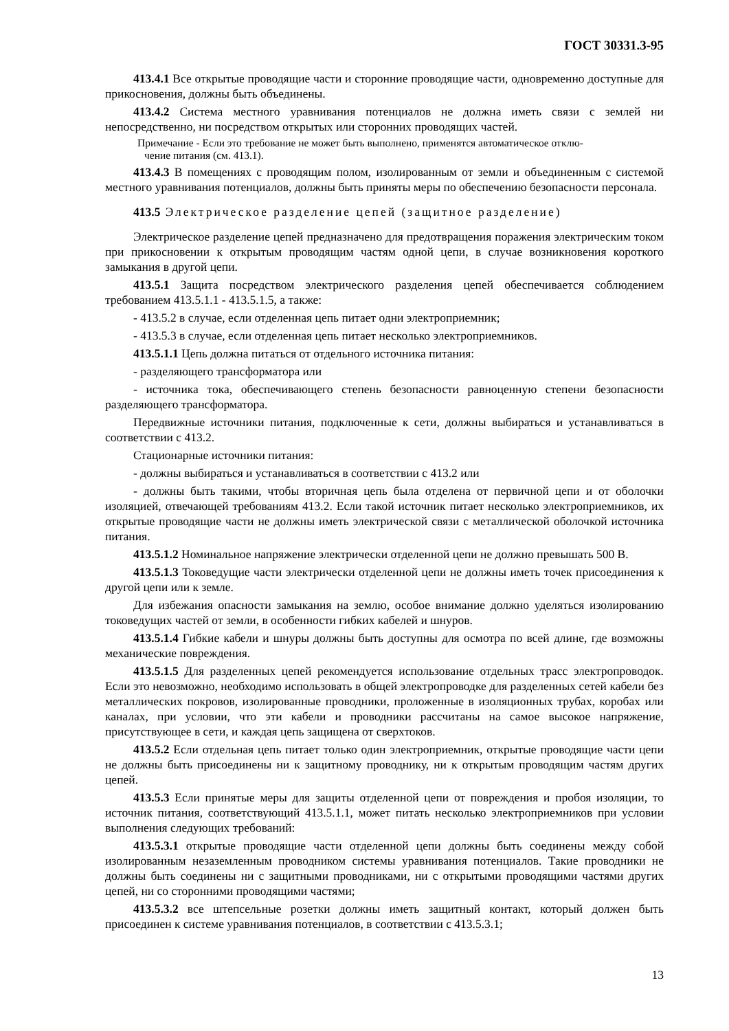ГОСТ 30331.3-95
413.4.1 Все открытые проводящие части и сторонние проводящие части, одновременно доступные для прикосновения, должны быть объединены.
413.4.2 Система местного уравнивания потенциалов не должна иметь связи с землей ни непосредственно, ни посредством открытых или сторонних проводящих частей.
Примечание - Если это требование не может быть выполнено, применятся автоматическое отклю-
чение питания (см. 413.1).
413.4.3 В помещениях с проводящим полом, изолированным от земли и объединенным с системой местного уравнивания потенциалов, должны быть приняты меры по обеспечению безопасности персонала.
413.5 Электрическое разделение цепей (защитное разделение)
Электрическое разделение цепей предназначено для предотвращения поражения электрическим током при прикосновении к открытым проводящим частям одной цепи, в случае возникновения короткого замыкания в другой цепи.
413.5.1 Защита посредством электрического разделения цепей обеспечивается соблюдением требованием 413.5.1.1 - 413.5.1.5, а также:
- 413.5.2 в случае, если отделенная цепь питает одни электроприемник;
- 413.5.3 в случае, если отделенная цепь питает несколько электроприемников.
413.5.1.1 Цепь должна питаться от отдельного источника питания:
- разделяющего трансформатора или
- источника тока, обеспечивающего степень безопасности равноценную степени безопасности разделяющего трансформатора.
Передвижные источники питания, подключенные к сети, должны выбираться и устанавливаться в соответствии с 413.2.
Стационарные источники питания:
- должны выбираться и устанавливаться в соответствии с 413.2 или
- должны быть такими, чтобы вторичная цепь была отделена от первичной цепи и от оболочки изоляцией, отвечающей требованиям 413.2. Если такой источник питает несколько электроприемников, их открытые проводящие части не должны иметь электрической связи с металлической оболочкой источника питания.
413.5.1.2 Номинальное напряжение электрически отделенной цепи не должно превышать 500 В.
413.5.1.3 Токоведущие части электрически отделенной цепи не должны иметь точек присоединения к другой цепи или к земле.
Для избежания опасности замыкания на землю, особое внимание должно уделяться изолированию токоведущих частей от земли, в особенности гибких кабелей и шнуров.
413.5.1.4 Гибкие кабели и шнуры должны быть доступны для осмотра по всей длине, где возможны механические повреждения.
413.5.1.5 Для разделенных цепей рекомендуется использование отдельных трасс электропроводок. Если это невозможно, необходимо использовать в общей электропроводке для разделенных сетей кабели без металлических покровов, изолированные проводники, проложенные в изоляционных трубах, коробах или каналах, при условии, что эти кабели и проводники рассчитаны на самое высокое напряжение, присутствующее в сети, и каждая цепь защищена от сверхтоков.
413.5.2 Если отдельная цепь питает только один электроприемник, открытые проводящие части цепи не должны быть присоединены ни к защитному проводнику, ни к открытым проводящим частям других цепей.
413.5.3 Если принятые меры для защиты отделенной цепи от повреждения и пробоя изоляции, то источник питания, соответствующий 413.5.1.1, может питать несколько электроприемников при условии выполнения следующих требований:
413.5.3.1 открытые проводящие части отделенной цепи должны быть соединены между собой изолированным незаземленным проводником системы уравнивания потенциалов. Такие проводники не должны быть соединены ни с защитными проводниками, ни с открытыми проводящими частями других цепей, ни со сторонними проводящими частями;
413.5.3.2 все штепсельные розетки должны иметь защитный контакт, который должен быть присоединен к системе уравнивания потенциалов, в соответствии с 413.5.3.1;
13